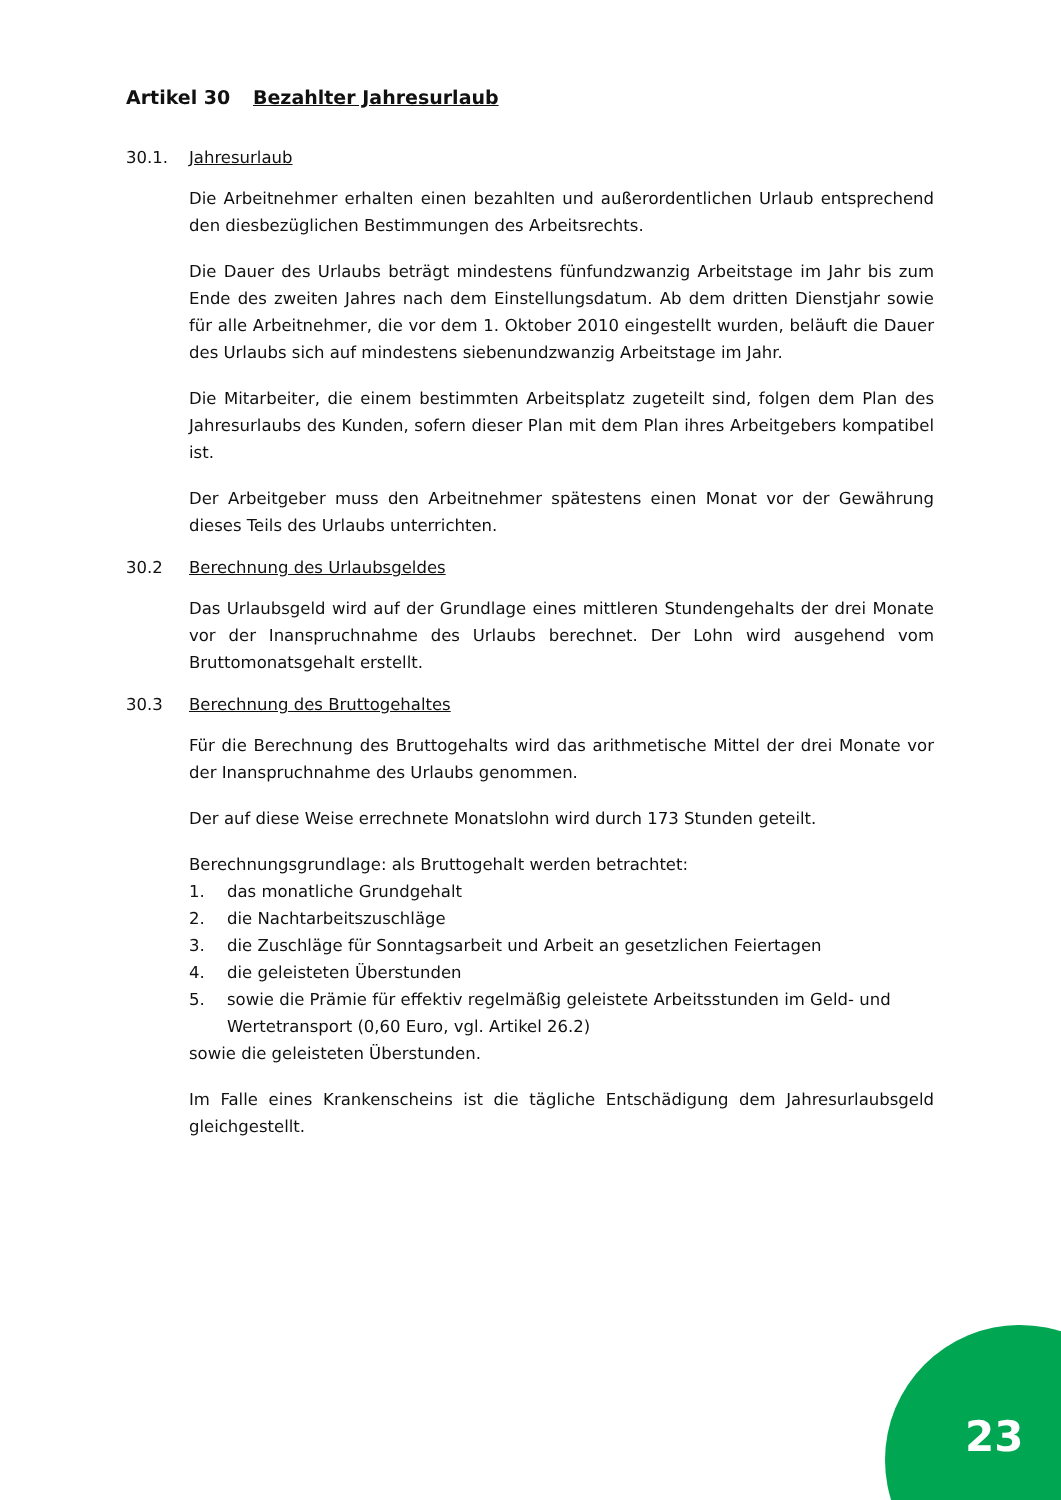Artikel 30 Bezahlter Jahresurlaub
30.1. Jahresurlaub
Die Arbeitnehmer erhalten einen bezahlten und außerordentlichen Urlaub entsprechend den diesbezüglichen Bestimmungen des Arbeitsrechts.
Die Dauer des Urlaubs beträgt mindestens fünfundzwanzig Arbeitstage im Jahr bis zum Ende des zweiten Jahres nach dem Einstellungsdatum. Ab dem dritten Dienstjahr sowie für alle Arbeitnehmer, die vor dem 1. Oktober 2010 eingestellt wurden, beläuft die Dauer des Urlaubs sich auf mindestens siebenundzwanzig Arbeitstage im Jahr.
Die Mitarbeiter, die einem bestimmten Arbeitsplatz zugeteilt sind, folgen dem Plan des Jahresurlaubs des Kunden, sofern dieser Plan mit dem Plan ihres Arbeitgebers kompatibel ist.
Der Arbeitgeber muss den Arbeitnehmer spätestens einen Monat vor der Gewährung dieses Teils des Urlaubs unterrichten.
30.2 Berechnung des Urlaubsgeldes
Das Urlaubsgeld wird auf der Grundlage eines mittleren Stundengehalts der drei Monate vor der Inanspruchnahme des Urlaubs berechnet. Der Lohn wird ausgehend vom Bruttomonatsgehalt erstellt.
30.3 Berechnung des Bruttogehaltes
Für die Berechnung des Bruttogehalts wird das arithmetische Mittel der drei Monate vor der Inanspruchnahme des Urlaubs genommen.
Der auf diese Weise errechnete Monatslohn wird durch 173 Stunden geteilt.
Berechnungsgrundlage: als Bruttogehalt werden betrachtet:
1. das monatliche Grundgehalt
2. die Nachtarbeitszuschläge
3. die Zuschläge für Sonntagsarbeit und Arbeit an gesetzlichen Feiertagen
4. die geleisteten Überstunden
5. sowie die Prämie für effektiv regelmäßig geleistete Arbeitsstunden im Geld- und Wertetransport (0,60 Euro, vgl. Artikel 26.2)
sowie die geleisteten Überstunden.
Im Falle eines Krankenscheins ist die tägliche Entschädigung dem Jahresurlaubsgeld gleichgestellt.
23